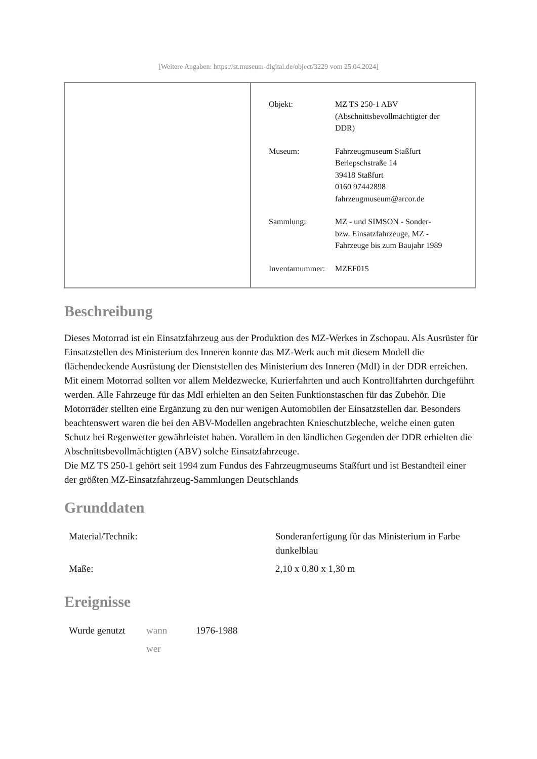[Weitere Angaben: https://st.museum-digital.de/object/3229 vom 25.04.2024]
| Objekt: | MZ TS 250-1 ABV (Abschnittsbevollmächtigter der DDR) |
| Museum: | Fahrzeugmuseum Staßfurt Berlepschstraße 14 39418 Staßfurt 0160 97442898 fahrzeugmuseum@arcor.de |
| Sammlung: | MZ - und SIMSON - Sonder- bzw. Einsatzfahrzeuge, MZ - Fahrzeuge bis zum Baujahr 1989 |
| Inventarnummer: | MZEF015 |
Beschreibung
Dieses Motorrad ist ein Einsatzfahrzeug aus der Produktion des MZ-Werkes in Zschopau. Als Ausrüster für Einsatzstellen des Ministerium des Inneren konnte das MZ-Werk auch mit diesem Modell die flächendeckende Ausrüstung der Dienststellen des Ministerium des Inneren (MdI) in der DDR erreichen. Mit einem Motorrad sollten vor allem Meldezwecke, Kurierfahrten und auch Kontrollfahrten durchgeführt werden. Alle Fahrzeuge für das MdI erhielten an den Seiten Funktionstaschen für das Zubehör. Die Motorräder stellten eine Ergänzung zu den nur wenigen Automobilen der Einsatzstellen dar. Besonders beachtenswert waren die bei den ABV-Modellen angebrachten Knieschutzbleche, welche einen guten Schutz bei Regenwetter gewährleistet haben. Vorallem in den ländlichen Gegenden der DDR erhielten die Abschnittsbevollmächtigten (ABV) solche Einsatzfahrzeuge.
Die MZ TS 250-1 gehört seit 1994 zum Fundus des Fahrzeugmuseums Staßfurt und ist Bestandteil einer der größten MZ-Einsatzfahrzeug-Sammlungen Deutschlands
Grunddaten
| Material/Technik: | Sonderanfertigung für das Ministerium in Farbe dunkelblau |
| Maße: | 2,10 x 0,80 x 1,30 m |
Ereignisse
| Wurde genutzt | wann | 1976-1988 |
| | wer | |